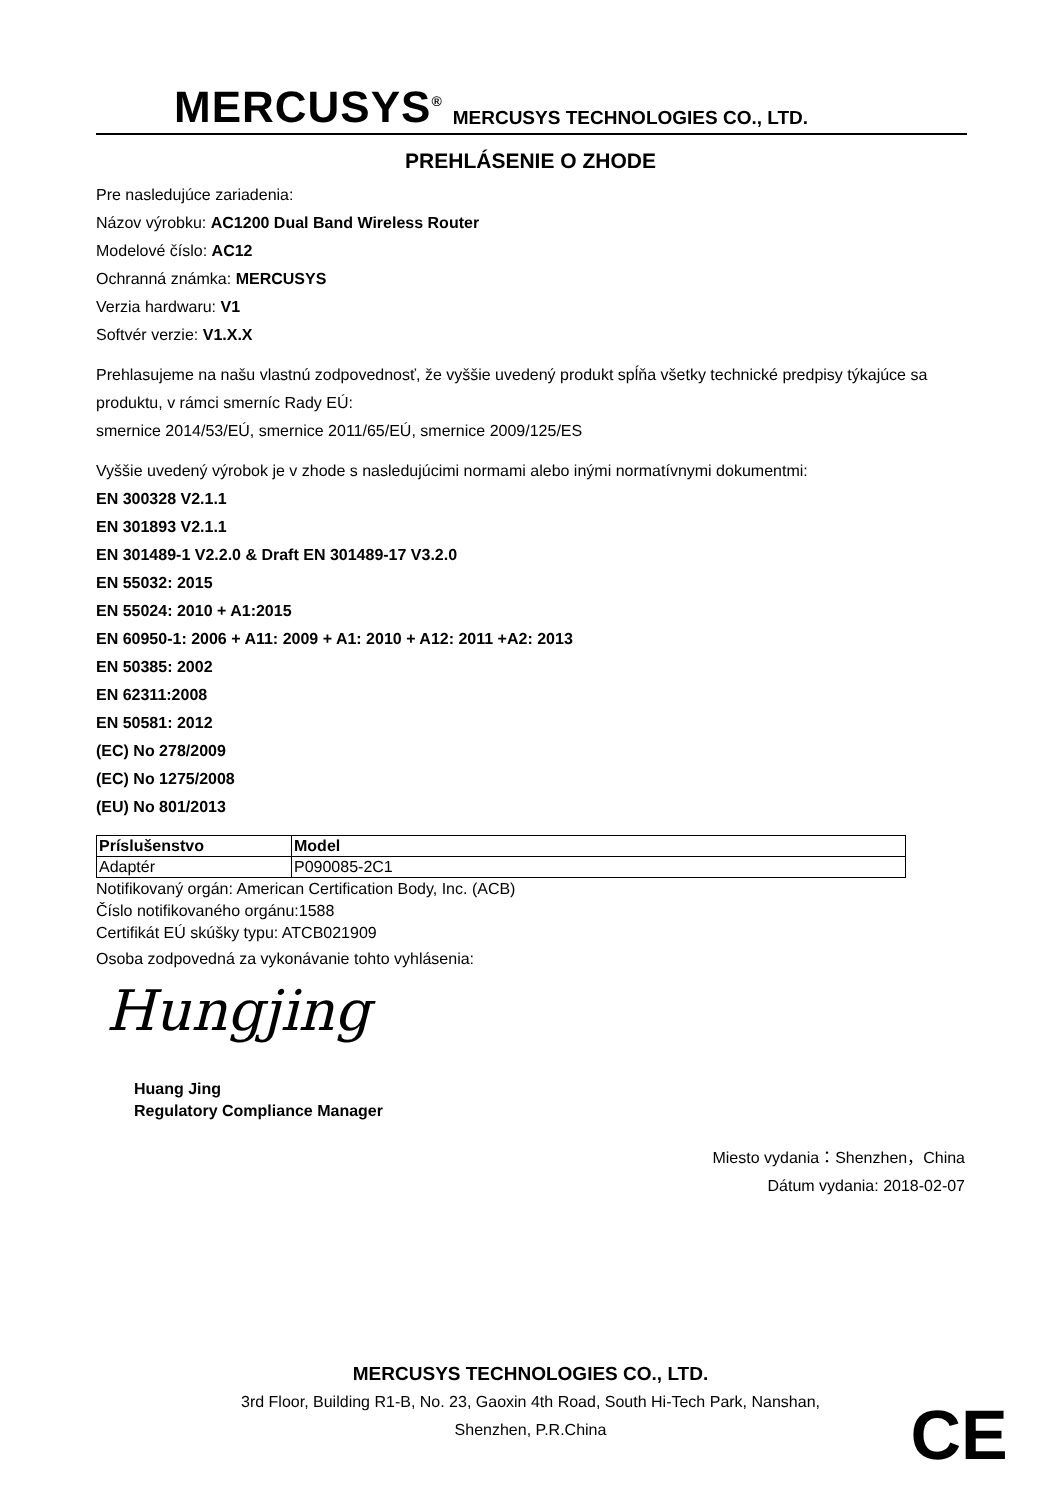MERCUSYS<sup>®</sup> MERCUSYS TECHNOLOGIES CO., LTD.
PREHLÁSENIE O ZHODE
Pre nasledujúce zariadenia:
Názov výrobku: AC1200 Dual Band Wireless Router
Modelové číslo: AC12
Ochranná známka: MERCUSYS
Verzia hardwaru: V1
Softvér verzie: V1.X.X
Prehlasujeme na našu vlastnú zodpovednosť, že vyššie uvedený produkt spĺňa všetky technické predpisy týkajúce sa produktu, v rámci smerníc Rady EÚ:
smernice 2014/53/EÚ, smernice 2011/65/EÚ, smernice 2009/125/ES
Vyššie uvedený výrobok je v zhode s nasledujúcimi normami alebo inými normatívnymi dokumentmi:
EN 300328 V2.1.1
EN 301893 V2.1.1
EN 301489-1 V2.2.0 & Draft EN 301489-17 V3.2.0
EN 55032: 2015
EN 55024: 2010 + A1:2015
EN 60950-1: 2006 + A11: 2009 + A1: 2010 + A12: 2011 +A2: 2013
EN 50385: 2002
EN 62311:2008
EN 50581: 2012
(EC) No 278/2009
(EC) No 1275/2008
(EU) No 801/2013
| Príslušenstvo | Model |
| --- | --- |
| Adaptér | P090085-2C1 |
Notifikovaný orgán: American Certification Body, Inc. (ACB)
Číslo notifikovaného orgánu:1588
Certifikát EÚ skúšky typu: ATCB021909
Osoba zodpovedná za vykonávanie tohto vyhlásenia:
Hungjing
Huang Jing
Regulatory Compliance Manager
Miesto vydania：Shenzhen，China
Dátum vydania: 2018-02-07
MERCUSYS TECHNOLOGIES CO., LTD.
3rd Floor, Building R1-B, No. 23, Gaoxin 4th Road, South Hi-Tech Park, Nanshan,
Shenzhen, P.R.China
CE